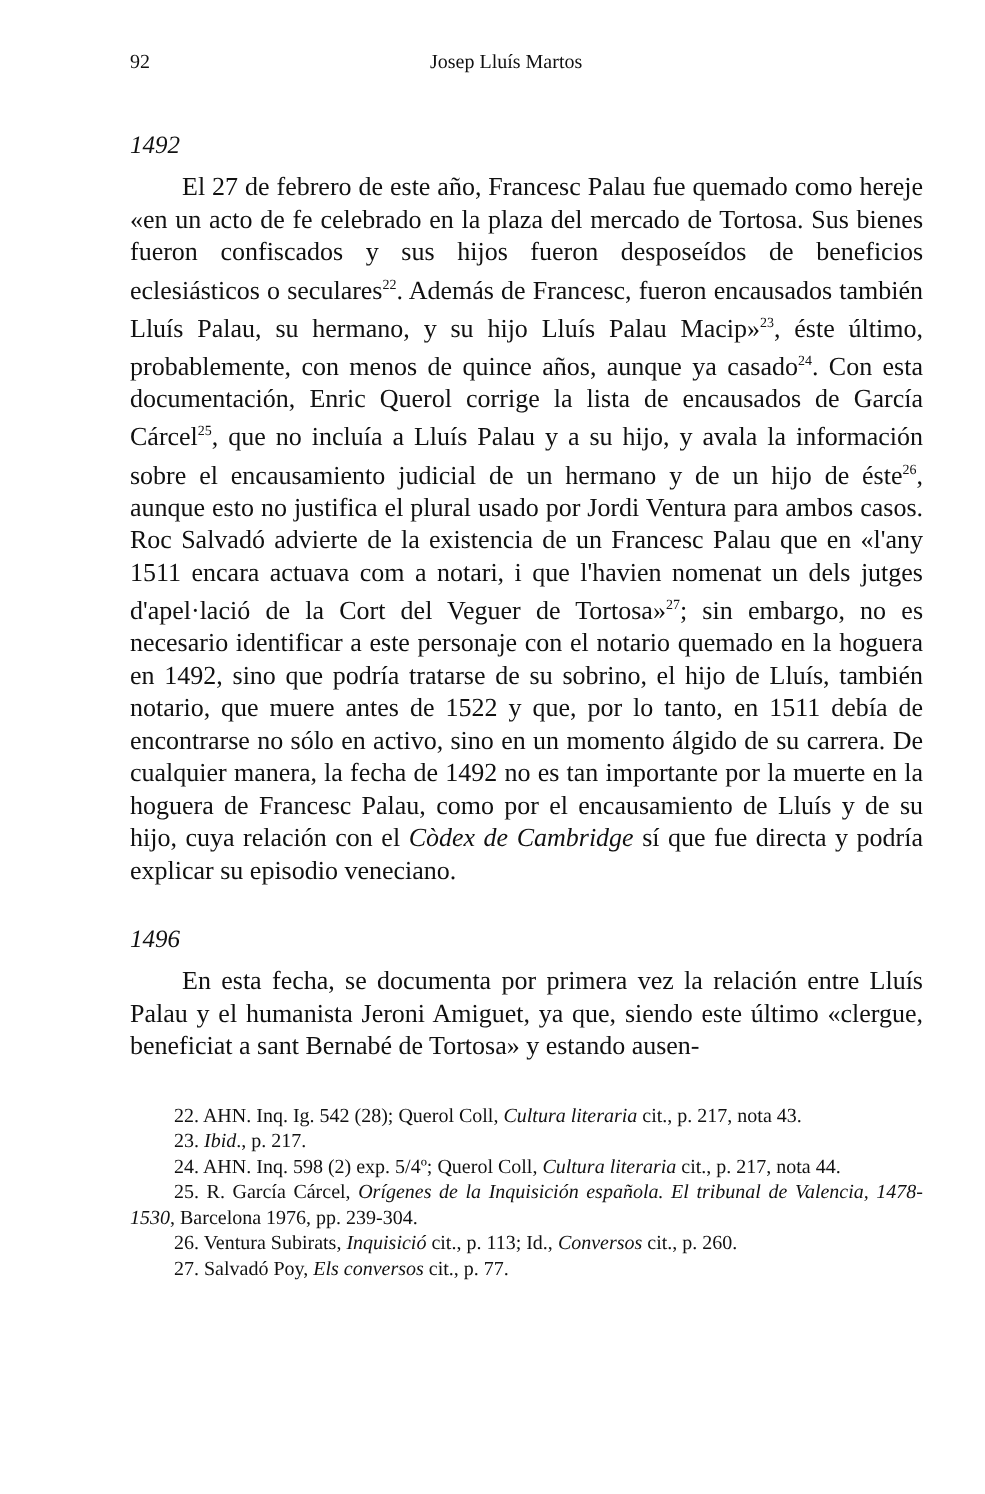92 Josep Lluís Martos
1492
El 27 de febrero de este año, Francesc Palau fue quemado como hereje «en un acto de fe celebrado en la plaza del mercado de Tortosa. Sus bienes fueron confiscados y sus hijos fueron desposeídos de beneficios eclesiásticos o seculares<sup>22</sup>. Además de Francesc, fueron encausados también Lluís Palau, su hermano, y su hijo Lluís Palau Macip»<sup>23</sup>, éste último, probablemente, con menos de quince años, aunque ya casado<sup>24</sup>. Con esta documentación, Enric Querol corrige la lista de encausados de García Cárcel<sup>25</sup>, que no incluía a Lluís Palau y a su hijo, y avala la información sobre el encausamiento judicial de un hermano y de un hijo de éste<sup>26</sup>, aunque esto no justifica el plural usado por Jordi Ventura para ambos casos. Roc Salvadó advierte de la existencia de un Francesc Palau que en «l'any 1511 encara actuava com a notari, i que l'havien nomenat un dels jutges d'apel·lació de la Cort del Veguer de Tortosa»<sup>27</sup>; sin embargo, no es necesario identificar a este personaje con el notario quemado en la hoguera en 1492, sino que podría tratarse de su sobrino, el hijo de Lluís, también notario, que muere antes de 1522 y que, por lo tanto, en 1511 debía de encontrarse no sólo en activo, sino en un momento álgido de su carrera. De cualquier manera, la fecha de 1492 no es tan importante por la muerte en la hoguera de Francesc Palau, como por el encausamiento de Lluís y de su hijo, cuya relación con el Còdex de Cambridge sí que fue directa y podría explicar su episodio veneciano.
1496
En esta fecha, se documenta por primera vez la relación entre Lluís Palau y el humanista Jeroni Amiguet, ya que, siendo este último «clergue, beneficiat a sant Bernabé de Tortosa» y estando ausen-
22. AHN. Inq. Ig. 542 (28); Querol Coll, Cultura literaria cit., p. 217, nota 43.
23. Ibid., p. 217.
24. AHN. Inq. 598 (2) exp. 5/4º; Querol Coll, Cultura literaria cit., p. 217, nota 44.
25. R. García Cárcel, Orígenes de la Inquisición española. El tribunal de Valencia, 1478-1530, Barcelona 1976, pp. 239-304.
26. Ventura Subirats, Inquisició cit., p. 113; Id., Conversos cit., p. 260.
27. Salvadó Poy, Els conversos cit., p. 77.